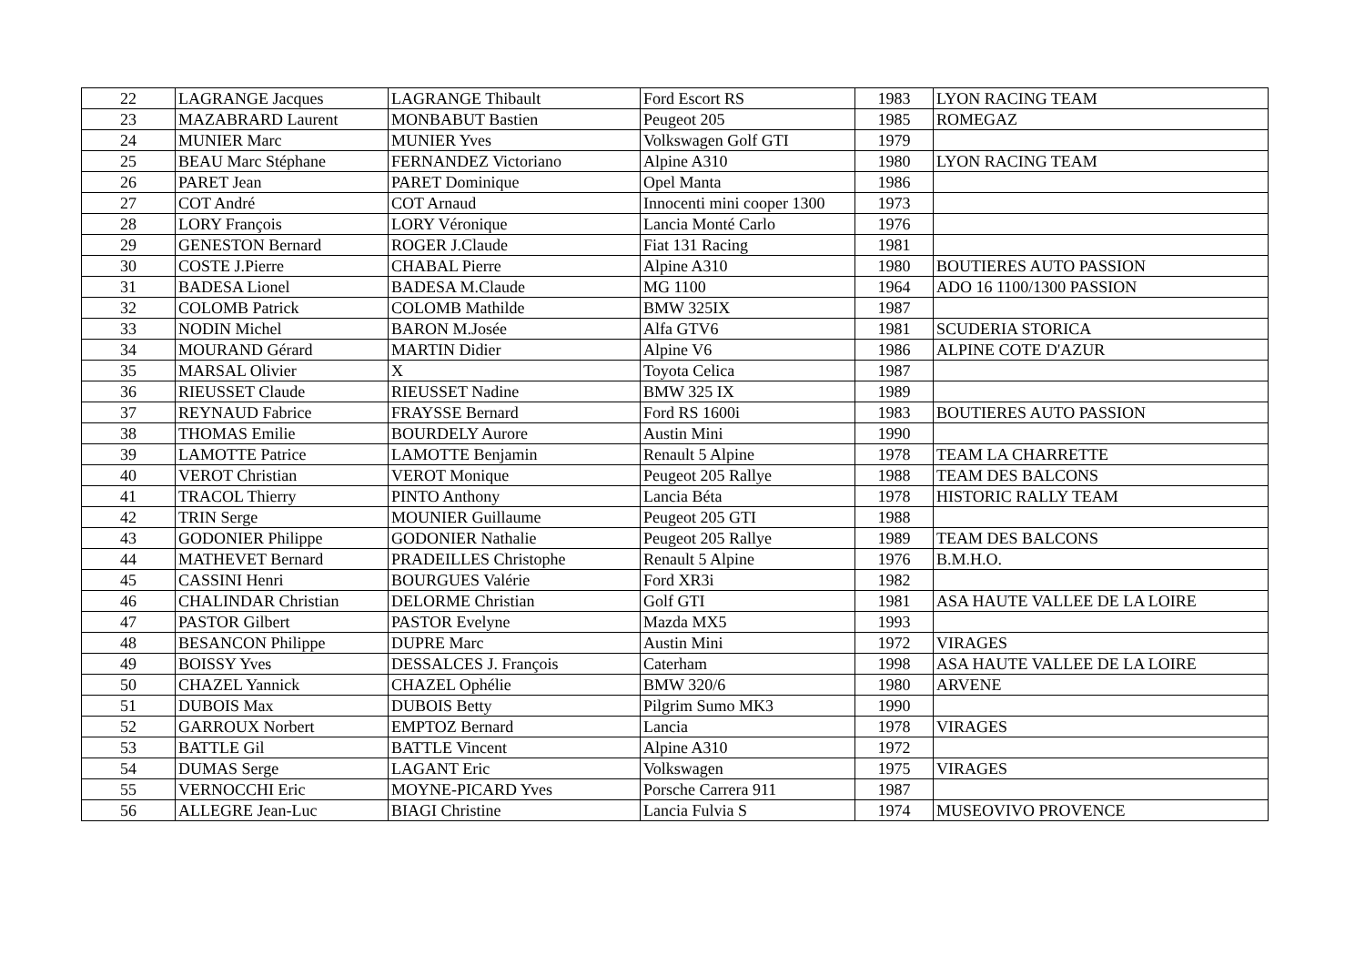| 22 | LAGRANGE Jacques | LAGRANGE Thibault | Ford Escort RS | 1983 | LYON RACING TEAM |
| 23 | MAZABRARD Laurent | MONBABUT Bastien | Peugeot 205 | 1985 | ROMEGAZ |
| 24 | MUNIER Marc | MUNIER Yves | Volkswagen Golf GTI | 1979 | |
| 25 | BEAU Marc Stéphane | FERNANDEZ Victoriano | Alpine A310 | 1980 | LYON RACING TEAM |
| 26 | PARET Jean | PARET Dominique | Opel Manta | 1986 | |
| 27 | COT André | COT Arnaud | Innocenti mini cooper 1300 | 1973 | |
| 28 | LORY François | LORY Véronique | Lancia Monté Carlo | 1976 | |
| 29 | GENESTON Bernard | ROGER J.Claude | Fiat 131 Racing | 1981 | |
| 30 | COSTE J.Pierre | CHABAL Pierre | Alpine A310 | 1980 | BOUTIERES AUTO PASSION |
| 31 | BADESA Lionel | BADESA M.Claude | MG 1100 | 1964 | ADO 16 1100/1300 PASSION |
| 32 | COLOMB Patrick | COLOMB Mathilde | BMW 325IX | 1987 | |
| 33 | NODIN Michel | BARON M.Josée | Alfa GTV6 | 1981 | SCUDERIA STORICA |
| 34 | MOURAND Gérard | MARTIN Didier | Alpine V6 | 1986 | ALPINE COTE D'AZUR |
| 35 | MARSAL Olivier | X | Toyota Celica | 1987 | |
| 36 | RIEUSSET Claude | RIEUSSET Nadine | BMW 325 IX | 1989 | |
| 37 | REYNAUD Fabrice | FRAYSSE Bernard | Ford RS 1600i | 1983 | BOUTIERES AUTO PASSION |
| 38 | THOMAS Emilie | BOURDELY Aurore | Austin Mini | 1990 | |
| 39 | LAMOTTE Patrice | LAMOTTE Benjamin | Renault 5 Alpine | 1978 | TEAM LA CHARRETTE |
| 40 | VEROT Christian | VEROT Monique | Peugeot 205 Rallye | 1988 | TEAM DES BALCONS |
| 41 | TRACOL Thierry | PINTO Anthony | Lancia Béta | 1978 | HISTORIC RALLY TEAM |
| 42 | TRIN Serge | MOUNIER Guillaume | Peugeot 205 GTI | 1988 | |
| 43 | GODONIER Philippe | GODONIER Nathalie | Peugeot 205 Rallye | 1989 | TEAM DES BALCONS |
| 44 | MATHEVET Bernard | PRADEILLES Christophe | Renault 5 Alpine | 1976 | B.M.H.O. |
| 45 | CASSINI Henri | BOURGUES Valérie | Ford XR3i | 1982 | |
| 46 | CHALINDAR Christian | DELORME Christian | Golf GTI | 1981 | ASA HAUTE VALLEE DE LA LOIRE |
| 47 | PASTOR Gilbert | PASTOR Evelyne | Mazda MX5 | 1993 | |
| 48 | BESANCON Philippe | DUPRE Marc | Austin Mini | 1972 | VIRAGES |
| 49 | BOISSY Yves | DESSALCES J. François | Caterham | 1998 | ASA HAUTE VALLEE DE LA LOIRE |
| 50 | CHAZEL Yannick | CHAZEL Ophélie | BMW 320/6 | 1980 | ARVENE |
| 51 | DUBOIS Max | DUBOIS Betty | Pilgrim Sumo MK3 | 1990 | |
| 52 | GARROUX Norbert | EMPTOZ Bernard | Lancia | 1978 | VIRAGES |
| 53 | BATTLE Gil | BATTLE Vincent | Alpine A310 | 1972 | |
| 54 | DUMAS Serge | LAGANT Eric | Volkswagen | 1975 | VIRAGES |
| 55 | VERNOCCHI Eric | MOYNE-PICARD Yves | Porsche Carrera 911 | 1987 | |
| 56 | ALLEGRE Jean-Luc | BIAGI Christine | Lancia Fulvia S | 1974 | MUSEOVIVO PROVENCE |